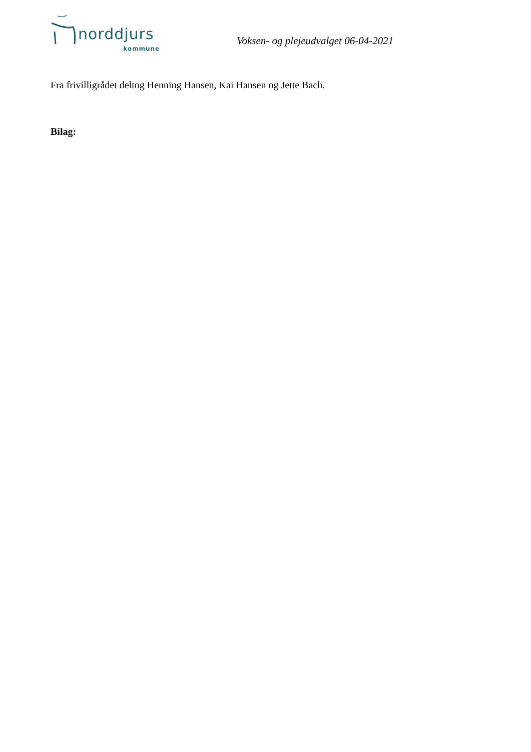norddjurs
kommune
Voksen- og plejeudvalget 06-04-2021
Fra frivilligrådet deltog Henning Hansen, Kai Hansen og Jette Bach.
Bilag: